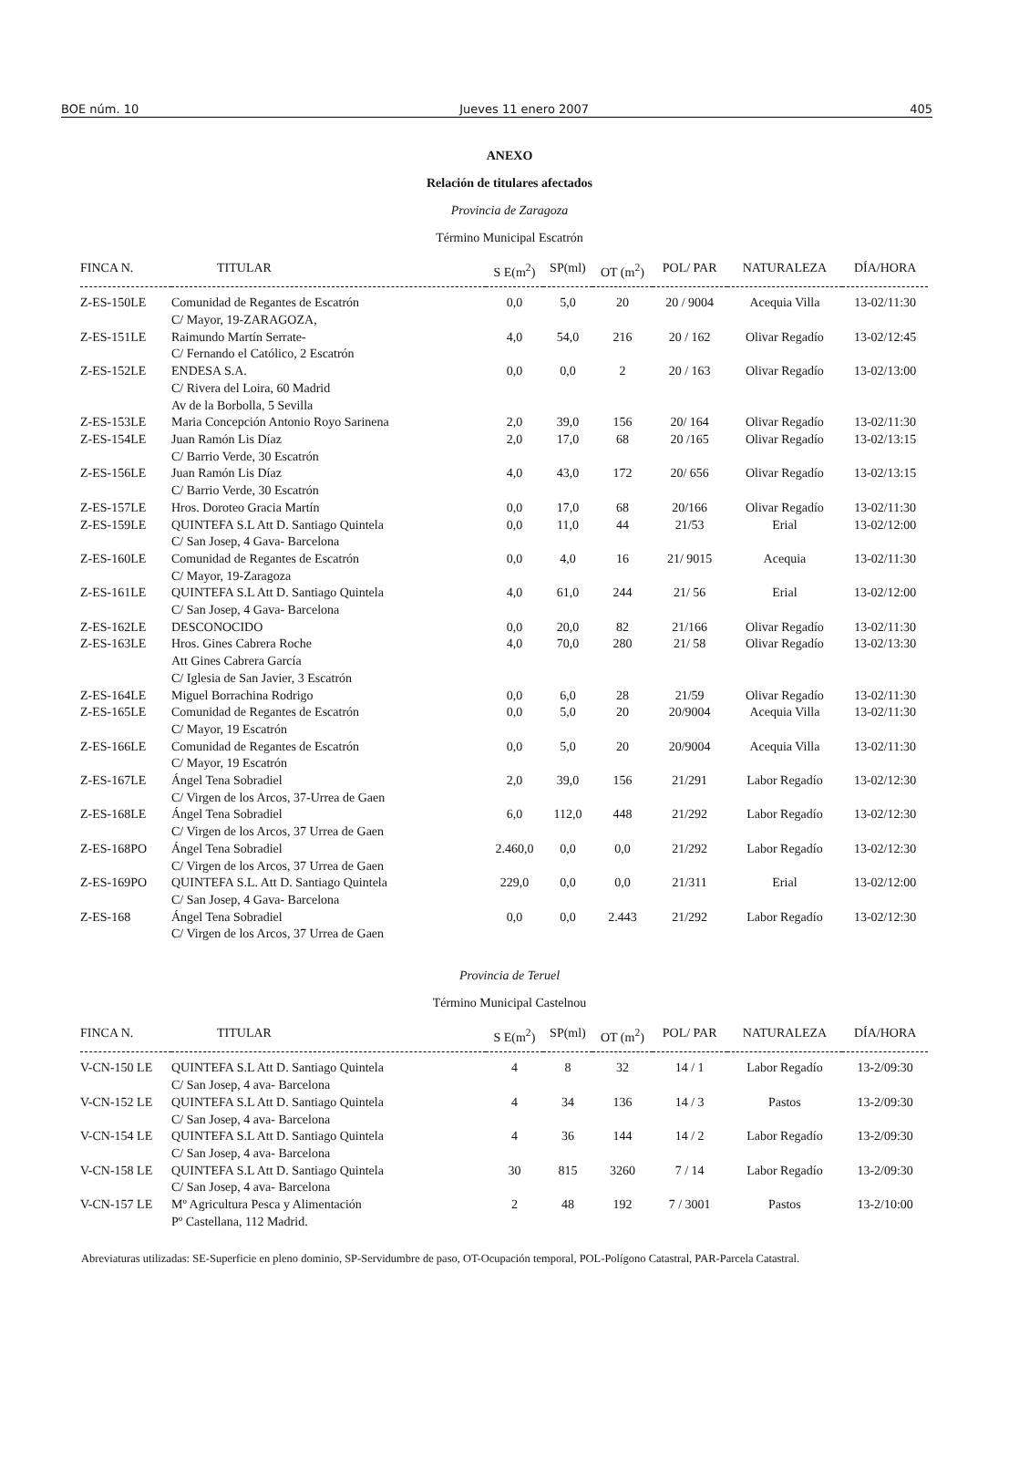BOE núm. 10 Jueves 11 enero 2007 405
ANEXO
Relación de titulares afectados
Provincia de Zaragoza
Término Municipal Escatrón
| FINCA N. | TITULAR | S E(m<sup>2</sup>) | SP(ml) | OT (m<sup>2</sup>) | POL/ PAR | NATURALEZA | DÍA/HORA |
| --- | --- | --- | --- | --- | --- | --- | --- |
| Z-ES-150LE | Comunidad de Regantes de Escatrón C/ Mayor, 19-ZARAGOZA, | 0,0 | 5,0 | 20 | 20 / 9004 | Acequia Villa | 13-02/11:30 |
| Z-ES-151LE | Raimundo Martín Serrate- C/ Fernando el Católico, 2 Escatrón | 4,0 | 54,0 | 216 | 20 / 162 | Olivar Regadío | 13-02/12:45 |
| Z-ES-152LE | ENDESA S.A. C/ Rivera del Loira, 60 Madrid Av de la Borbolla, 5 Sevilla | 0,0 | 0,0 | 2 | 20 / 163 | Olivar Regadío | 13-02/13:00 |
| Z-ES-153LE | Maria Concepción Antonio Royo Sarinena | 2,0 | 39,0 | 156 | 20/ 164 | Olivar Regadío | 13-02/11:30 |
| Z-ES-154LE | Juan Ramón Lis Díaz C/ Barrio Verde, 30 Escatrón | 2,0 | 17,0 | 68 | 20 /165 | Olivar Regadío | 13-02/13:15 |
| Z-ES-156LE | Juan Ramón Lis Díaz C/ Barrio Verde, 30 Escatrón | 4,0 | 43,0 | 172 | 20/ 656 | Olivar Regadío | 13-02/13:15 |
| Z-ES-157LE | Hros. Doroteo Gracia Martín | 0,0 | 17,0 | 68 | 20/166 | Olivar Regadío | 13-02/11:30 |
| Z-ES-159LE | QUINTEFA S.L Att D. Santiago Quintela C/ San Josep, 4 Gava- Barcelona | 0,0 | 11,0 | 44 | 21/53 | Erial | 13-02/12:00 |
| Z-ES-160LE | Comunidad de Regantes de Escatrón C/ Mayor, 19-Zaragoza | 0,0 | 4,0 | 16 | 21/ 9015 | Acequia | 13-02/11:30 |
| Z-ES-161LE | QUINTEFA S.L Att D. Santiago Quintela C/ San Josep, 4 Gava- Barcelona | 4,0 | 61,0 | 244 | 21/ 56 | Erial | 13-02/12:00 |
| Z-ES-162LE | DESCONOCIDO | 0,0 | 20,0 | 82 | 21/166 | Olivar Regadío | 13-02/11:30 |
| Z-ES-163LE | Hros. Gines Cabrera Roche Att Gines Cabrera García C/ Iglesia de San Javier, 3 Escatrón | 4,0 | 70,0 | 280 | 21/ 58 | Olivar Regadío | 13-02/13:30 |
| Z-ES-164LE | Miguel Borrachina Rodrigo | 0,0 | 6,0 | 28 | 21/59 | Olivar Regadío | 13-02/11:30 |
| Z-ES-165LE | Comunidad de Regantes de Escatrón C/ Mayor, 19 Escatrón | 0,0 | 5,0 | 20 | 20/9004 | Acequia Villa | 13-02/11:30 |
| Z-ES-166LE | Comunidad de Regantes de Escatrón C/ Mayor, 19 Escatrón | 0,0 | 5,0 | 20 | 20/9004 | Acequia Villa | 13-02/11:30 |
| Z-ES-167LE | Ángel Tena Sobradiel C/ Virgen de los Arcos, 37-Urrea de Gaen | 2,0 | 39,0 | 156 | 21/291 | Labor Regadío | 13-02/12:30 |
| Z-ES-168LE | Ángel Tena Sobradiel C/ Virgen de los Arcos, 37 Urrea de Gaen | 6,0 | 112,0 | 448 | 21/292 | Labor Regadío | 13-02/12:30 |
| Z-ES-168PO | Ángel Tena Sobradiel C/ Virgen de los Arcos, 37 Urrea de Gaen | 2.460,0 | 0,0 | 0,0 | 21/292 | Labor Regadío | 13-02/12:30 |
| Z-ES-169PO | QUINTEFA S.L. Att D. Santiago Quintela C/ San Josep, 4 Gava- Barcelona | 229,0 | 0,0 | 0,0 | 21/311 | Erial | 13-02/12:00 |
| Z-ES-168 | Ángel Tena Sobradiel C/ Virgen de los Arcos, 37 Urrea de Gaen | 0,0 | 0,0 | 2.443 | 21/292 | Labor Regadío | 13-02/12:30 |
Provincia de Teruel
Término Municipal Castelnou
| FINCA N. | TITULAR | S E(m<sup>2</sup>) | SP(ml) | OT (m<sup>2</sup>) | POL/ PAR | NATURALEZA | DÍA/HORA |
| --- | --- | --- | --- | --- | --- | --- | --- |
| V-CN-150 LE | QUINTEFA S.L Att D. Santiago Quintela C/ San Josep, 4 ava- Barcelona | 4 | 8 | 32 | 14 / 1 | Labor Regadío | 13-2/09:30 |
| V-CN-152 LE | QUINTEFA S.L Att D. Santiago Quintela C/ San Josep, 4 ava- Barcelona | 4 | 34 | 136 | 14 / 3 | Pastos | 13-2/09:30 |
| V-CN-154 LE | QUINTEFA S.L Att D. Santiago Quintela C/ San Josep, 4 ava- Barcelona | 4 | 36 | 144 | 14 / 2 | Labor Regadío | 13-2/09:30 |
| V-CN-158 LE | QUINTEFA S.L Att D. Santiago Quintela C/ San Josep, 4 ava- Barcelona | 30 | 815 | 3260 | 7 / 14 | Labor Regadío | 13-2/09:30 |
| V-CN-157 LE | Mº Agricultura Pesca y Alimentación Pº Castellana, 112 Madrid. | 2 | 48 | 192 | 7 / 3001 | Pastos | 13-2/10:00 |
Abreviaturas utilizadas: SE-Superficie en pleno dominio, SP-Servidumbre de paso, OT-Ocupación temporal, POL-Polígono Catastral, PAR-Parcela Catastral.